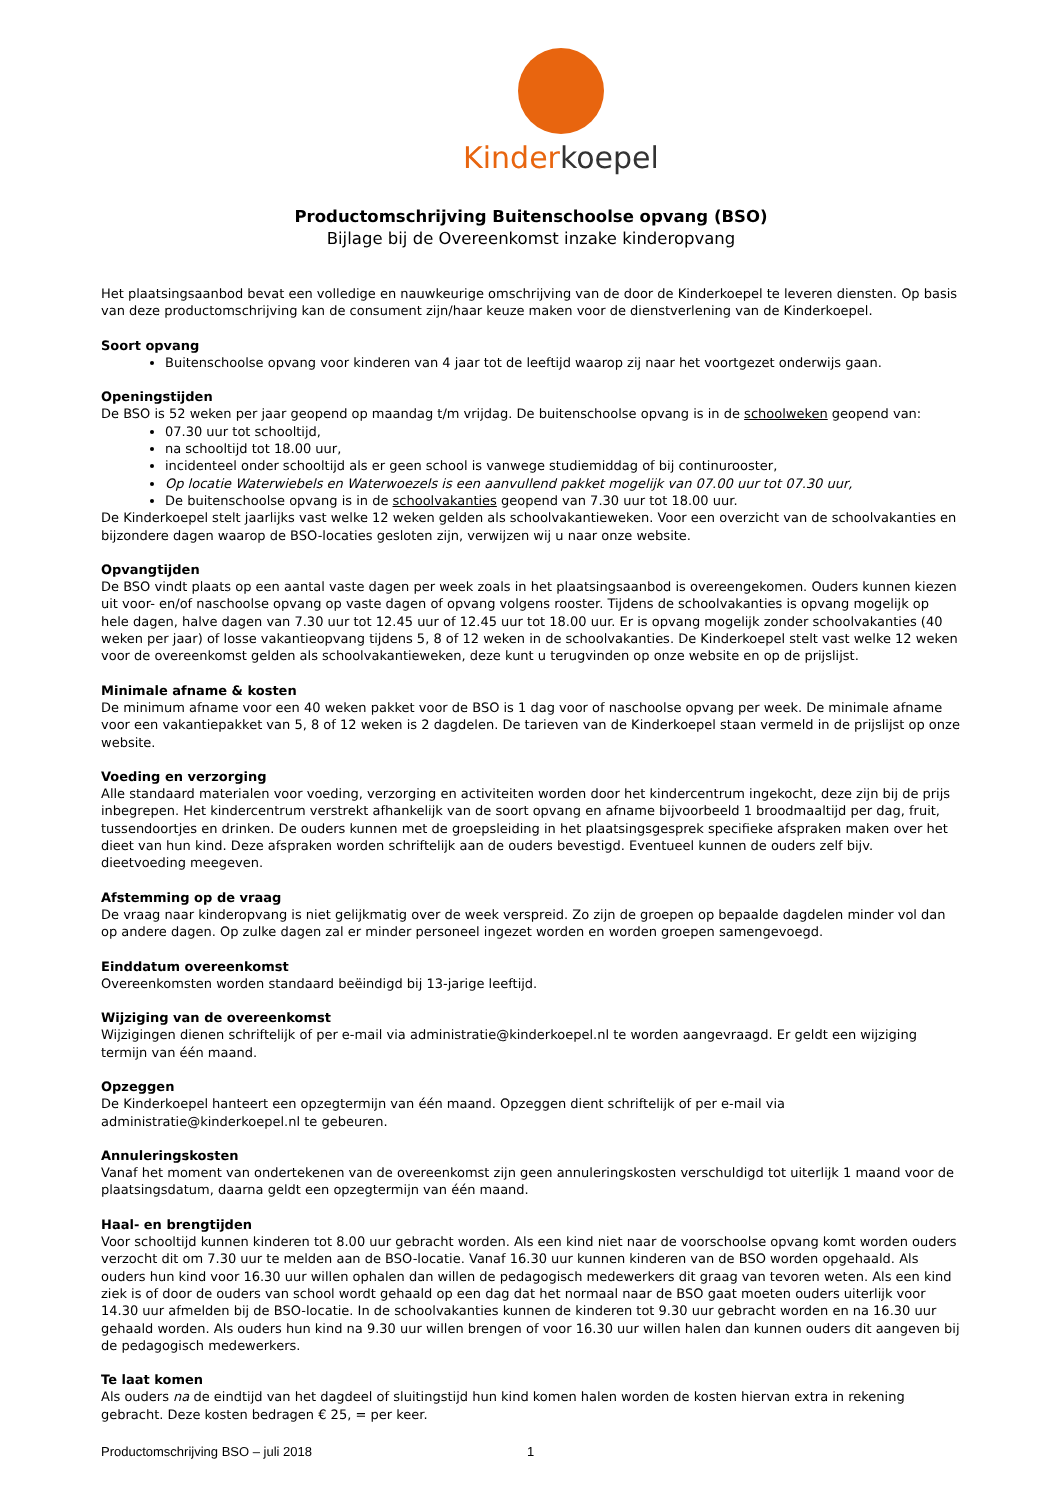Kinder koepel
Productomschrijving Buitenschoolse opvang (BSO)
Bijlage bij de Overeenkomst inzake kinderopvang
Het plaatsingsaanbod bevat een volledige en nauwkeurige omschrijving van de door de Kinderkoepel te leveren diensten. Op basis van deze productomschrijving kan de consument zijn/haar keuze maken voor de dienstverlening van de Kinderkoepel.
Soort opvang
Buitenschoolse opvang voor kinderen van 4 jaar tot de leeftijd waarop zij naar het voortgezet onderwijs gaan.
Openingstijden
De BSO is 52 weken per jaar geopend op maandag t/m vrijdag. De buitenschoolse opvang is in de schoolweken geopend van:
07.30 uur tot schooltijd,
na schooltijd tot 18.00 uur,
incidenteel onder schooltijd als er geen school is vanwege studiemiddag of bij continurooster,
Op locatie Waterwiebels en Waterwoezels is een aanvullend pakket mogelijk van 07.00 uur tot 07.30 uur,
De buitenschoolse opvang is in de schoolvakanties geopend van 7.30 uur tot 18.00 uur.
De Kinderkoepel stelt jaarlijks vast welke 12 weken gelden als schoolvakantieweken. Voor een overzicht van de schoolvakanties en bijzondere dagen waarop de BSO-locaties gesloten zijn, verwijzen wij u naar onze website.
Opvangtijden
De BSO vindt plaats op een aantal vaste dagen per week zoals in het plaatsingsaanbod is overeengekomen. Ouders kunnen kiezen uit voor- en/of naschoolse opvang op vaste dagen of opvang volgens rooster. Tijdens de schoolvakanties is opvang mogelijk op hele dagen, halve dagen van 7.30 uur tot 12.45 uur of 12.45 uur tot 18.00 uur. Er is opvang mogelijk zonder schoolvakanties (40 weken per jaar) of losse vakantieopvang tijdens 5, 8 of 12 weken in de schoolvakanties. De Kinderkoepel stelt vast welke 12 weken voor de overeenkomst gelden als schoolvakantieweken, deze kunt u terugvinden op onze website en op de prijslijst.
Minimale afname & kosten
De minimum afname voor een 40 weken pakket voor de BSO is 1 dag voor of naschoolse opvang per week. De minimale afname voor een vakantiepakket van 5, 8 of 12 weken is 2 dagdelen. De tarieven van de Kinderkoepel staan vermeld in de prijslijst op onze website.
Voeding en verzorging
Alle standaard materialen voor voeding, verzorging en activiteiten worden door het kindercentrum ingekocht, deze zijn bij de prijs inbegrepen. Het kindercentrum verstrekt afhankelijk van de soort opvang en afname bijvoorbeeld 1 broodmaaltijd per dag, fruit, tussendoortjes en drinken. De ouders kunnen met de groepsleiding in het plaatsingsgesprek specifieke afspraken maken over het dieet van hun kind. Deze afspraken worden schriftelijk aan de ouders bevestigd. Eventueel kunnen de ouders zelf bijv. dieetvoeding meegeven.
Afstemming op de vraag
De vraag naar kinderopvang is niet gelijkmatig over de week verspreid. Zo zijn de groepen op bepaalde dagdelen minder vol dan op andere dagen. Op zulke dagen zal er minder personeel ingezet worden en worden groepen samengevoegd.
Einddatum overeenkomst
Overeenkomsten worden standaard beëindigd bij 13-jarige leeftijd.
Wijziging van de overeenkomst
Wijzigingen dienen schriftelijk of per e-mail via administratie@kinderkoepel.nl te worden aangevraagd. Er geldt een wijziging termijn van één maand.
Opzeggen
De Kinderkoepel hanteert een opzegtermijn van één maand. Opzeggen dient schriftelijk of per e-mail via administratie@kinderkoepel.nl te gebeuren.
Annuleringskosten
Vanaf het moment van ondertekenen van de overeenkomst zijn geen annuleringskosten verschuldigd tot uiterlijk 1 maand voor de plaatsingsdatum, daarna geldt een opzegtermijn van één maand.
Haal- en brengtijden
Voor schooltijd kunnen kinderen tot 8.00 uur gebracht worden. Als een kind niet naar de voorschoolse opvang komt worden ouders verzocht dit om 7.30 uur te melden aan de BSO-locatie. Vanaf 16.30 uur kunnen kinderen van de BSO worden opgehaald. Als ouders hun kind voor 16.30 uur willen ophalen dan willen de pedagogisch medewerkers dit graag van tevoren weten. Als een kind ziek is of door de ouders van school wordt gehaald op een dag dat het normaal naar de BSO gaat moeten ouders uiterlijk voor 14.30 uur afmelden bij de BSO-locatie. In de schoolvakanties kunnen de kinderen tot 9.30 uur gebracht worden en na 16.30 uur gehaald worden. Als ouders hun kind na 9.30 uur willen brengen of voor 16.30 uur willen halen dan kunnen ouders dit aangeven bij de pedagogisch medewerkers.
Te laat komen
Als ouders na de eindtijd van het dagdeel of sluitingstijd hun kind komen halen worden de kosten hiervan extra in rekening gebracht. Deze kosten bedragen € 25, = per keer.
Productomschrijving BSO – juli 2018 1